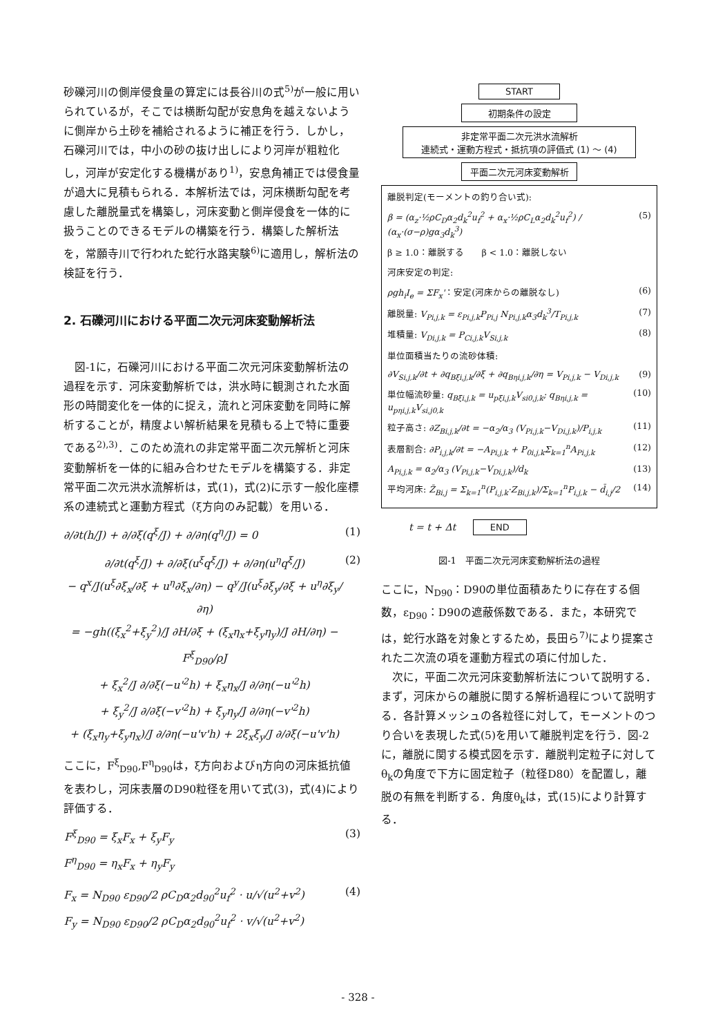砂礫河川の側岸侵食量の算定には長谷川の式<sup>5)</sup>が一般に用いられているが，そこでは横断勾配が安息角を越えないように側岸から土砂を補給されるように補正を行う．しかし，石礫河川では，中小の砂の抜け出しにより河岸が粗粒化し，河岸が安定化する機構があり<sup>1)</sup>，安息角補正では侵食量が過大に見積もられる．本解析法では，河床横断勾配を考慮した離脱量式を構築し，河床変動と側岸侵食を一体的に扱うことのできるモデルの構築を行う．構築した解析法を，常願寺川で行われた蛇行水路実験<sup>6)</sup>に適用し，解析法の検証を行う．
2. 石礫河川における平面二次元河床変動解析法
　図-1に，石礫河川における平面二次元河床変動解析法の過程を示す．河床変動解析では，洪水時に観測された水面形の時間変化を一体的に捉え，流れと河床変動を同時に解析することが，精度よい解析結果を見積もる上で特に重要である<sup>2),3)</sup>．このため流れの非定常平面二次元解析と河床変動解析を一体的に組み合わせたモデルを構築する．非定常平面二次元洪水流解析は，式(1)，式(2)に示す一般化座標系の連続式と運動方程式（ξ方向のみ記載）を用いる．
∂/∂t(h/J) + ∂/∂ξ(q<sup>ξ</sup>/J) + ∂/∂η(q<sup>η</sup>/J) = 0 (1)
∂/∂t(q<sup>ξ</sup>/J) + ∂/∂ξ(u<sup>ξ</sup>q<sup>ξ</sup>/J) + ∂/∂η(u<sup>η</sup>q<sup>ξ</sup>/J)
− q<sup>x</sup>/J(u<sup>ξ</sup>∂ξ<sub>x</sub>/∂ξ + u<sup>η</sup>∂ξ<sub>x</sub>/∂η) − q<sup>y</sup>/J(u<sup>ξ</sup>∂ξ<sub>y</sub>/∂ξ + u<sup>η</sup>∂ξ<sub>y</sub>/∂η)
= −gh((ξ<sub>x</sub><sup>2</sup>+ξ<sub>y</sub><sup>2</sup>)/J ∂H/∂ξ + (ξ<sub>x</sub>η<sub>x</sub>+ξ<sub>y</sub>η<sub>y</sub>)/J ∂H/∂η) − F<sup>ξ</sup><sub>D90</sub>/ρJ
+ ξ<sub>x</sub><sup>2</sup>/J ∂/∂ξ(−u'<sup>2</sup>h) + ξ<sub>x</sub>η<sub>x</sub>/J ∂/∂η(−u'<sup>2</sup>h)
+ ξ<sub>y</sub><sup>2</sup>/J ∂/∂ξ(−v'<sup>2</sup>h) + ξ<sub>y</sub>η<sub>y</sub>/J ∂/∂η(−v'<sup>2</sup>h)
+ (ξ<sub>x</sub>η<sub>y</sub>+ξ<sub>y</sub>η<sub>x</sub>)/J ∂/∂η(−u'v'h) + 2ξ<sub>x</sub>ξ<sub>y</sub>/J ∂/∂ξ(−u'v'h) (2)
ここに，F<sup>ξ</sup><sub>D90</sub>,F<sup>η</sup><sub>D90</sub>は，ξ方向およびη方向の河床抵抗値を表わし，河床表層のD90粒径を用いて式(3)，式(4)により評価する．
F<sup>ξ</sup><sub>D90</sub> = ξ<sub>x</sub>F<sub>x</sub> + ξ<sub>y</sub>F<sub>y</sub>
F<sup>η</sup><sub>D90</sub> = η<sub>x</sub>F<sub>x</sub> + η<sub>y</sub>F<sub>y</sub> (3)
F<sub>x</sub> = N<sub>D90</sub> ε<sub>D90</sub>/2 ρC<sub>D</sub>α<sub>2</sub>d<sub>90</sub><sup>2</sup>u<sub>f</sub><sup>2</sup> · u/√(u<sup>2</sup>+v<sup>2</sup>)
F<sub>y</sub> = N<sub>D90</sub> ε<sub>D90</sub>/2 ρC<sub>D</sub>α<sub>2</sub>d<sub>90</sub><sup>2</sup>u<sub>f</sub><sup>2</sup> · v/√(u<sup>2</sup>+v<sup>2</sup>) (4)
START
初期条件の設定
非定常平面二次元洪水流解析
連続式・運動方程式・抵抗項の評価式 (1) ～ (4)
平面二次元河床変動解析
離脱判定(モーメントの釣り合い式):
β = (α<sub>z</sub>·½ρC<sub>D</sub>α<sub>2</sub>d<sub>k</sub><sup>2</sup>u<sub>f</sub><sup>2</sup> + α<sub>x</sub>·½ρC<sub>L</sub>α<sub>2</sub>d<sub>k</sub><sup>2</sup>u<sub>f</sub><sup>2</sup>) / (α<sub>x</sub>·(σ−ρ)gα<sub>3</sub>d<sub>k</sub><sup>3</sup>) (5)
β ≥ 1.0：離脱する　　β < 1.0：離脱しない
河床安定の判定:
ρgh<sub>i</sub>I<sub>e</sub> = ΣF<sub>x</sub>'：安定(河床からの離脱なし) (6)
離脱量: V<sub>Pi,j,k</sub> = ε<sub>Pi,j,k</sub>P<sub>Pi,j</sub> N<sub>Pi,j,k</sub>α<sub>3</sub>d<sub>k</sub><sup>3</sup>/T<sub>Pi,j,k</sub> (7)
堆積量: V<sub>Di,j,k</sub> = P<sub>Ci,j,k</sub>V<sub>Si,j,k</sub> (8)
単位面積当たりの流砂体積:
∂V<sub>Si,j,k</sub>/∂t + ∂q<sub>Bξi,j,k</sub>/∂ξ + ∂q<sub>Bηi,j,k</sub>/∂η = V<sub>Pi,j,k</sub> − V<sub>Di,j,k</sub> (9)
単位幅流砂量: q<sub>Bξi,j,k</sub> = u<sub>pξi,j,k</sub>V<sub>si0,j,k</sub>; q<sub>Bηi,j,k</sub> = u<sub>pηi,j,k</sub>V<sub>si,j0,k</sub> (10)
粒子高さ: ∂Z<sub>Bi,j,k</sub>/∂t = −α<sub>2</sub>/α<sub>3</sub> (V<sub>Pi,j,k</sub>−V<sub>Di,j,k</sub>)/P<sub>i,j,k</sub> (11)
表層割合: ∂P<sub>i,j,k</sub>/∂t = −A<sub>Pi,j,k</sub> + P<sub>0i,j,k</sub>Σ<sub>k=1</sub><sup>n</sup>A<sub>Pi,j,k</sub> (12)
A<sub>Pi,j,k</sub> = α<sub>2</sub>/α<sub>3</sub> (V<sub>Pi,j,k</sub>−V<sub>Di,j,k</sub>)/d<sub>k</sub> (13)
平均河床: Z̄<sub>Bi,j</sub> = Σ<sub>k=1</sub><sup>n</sup>(P<sub>i,j,k</sub>·Z<sub>Bi,j,k</sub>)/Σ<sub>k=1</sub><sup>n</sup>P<sub>i,j,k</sub> − d̄<sub>i,j</sub>/2 (14)
t = t + Δt END
図-1　平面二次元河床変動解析法の過程
ここに，N<sub>D90</sub>：D90の単位面積あたりに存在する個数，ε<sub>D90</sub>：D90の遮蔽係数である．また，本研究では，蛇行水路を対象とするため，長田ら<sup>7)</sup>により提案された二次流の項を運動方程式の項に付加した．
　次に，平面二次元河床変動解析法について説明する．まず，河床からの離脱に関する解析過程について説明する．各計算メッシュの各粒径に対して，モーメントのつり合いを表現した式(5)を用いて離脱判定を行う．図-2に，離脱に関する模式図を示す．離脱判定粒子に対してθ<sub>k</sub>の角度で下方に固定粒子（粒径D80）を配置し，離脱の有無を判断する．角度θ<sub>k</sub>は，式(15)により計算する．
- 328 -